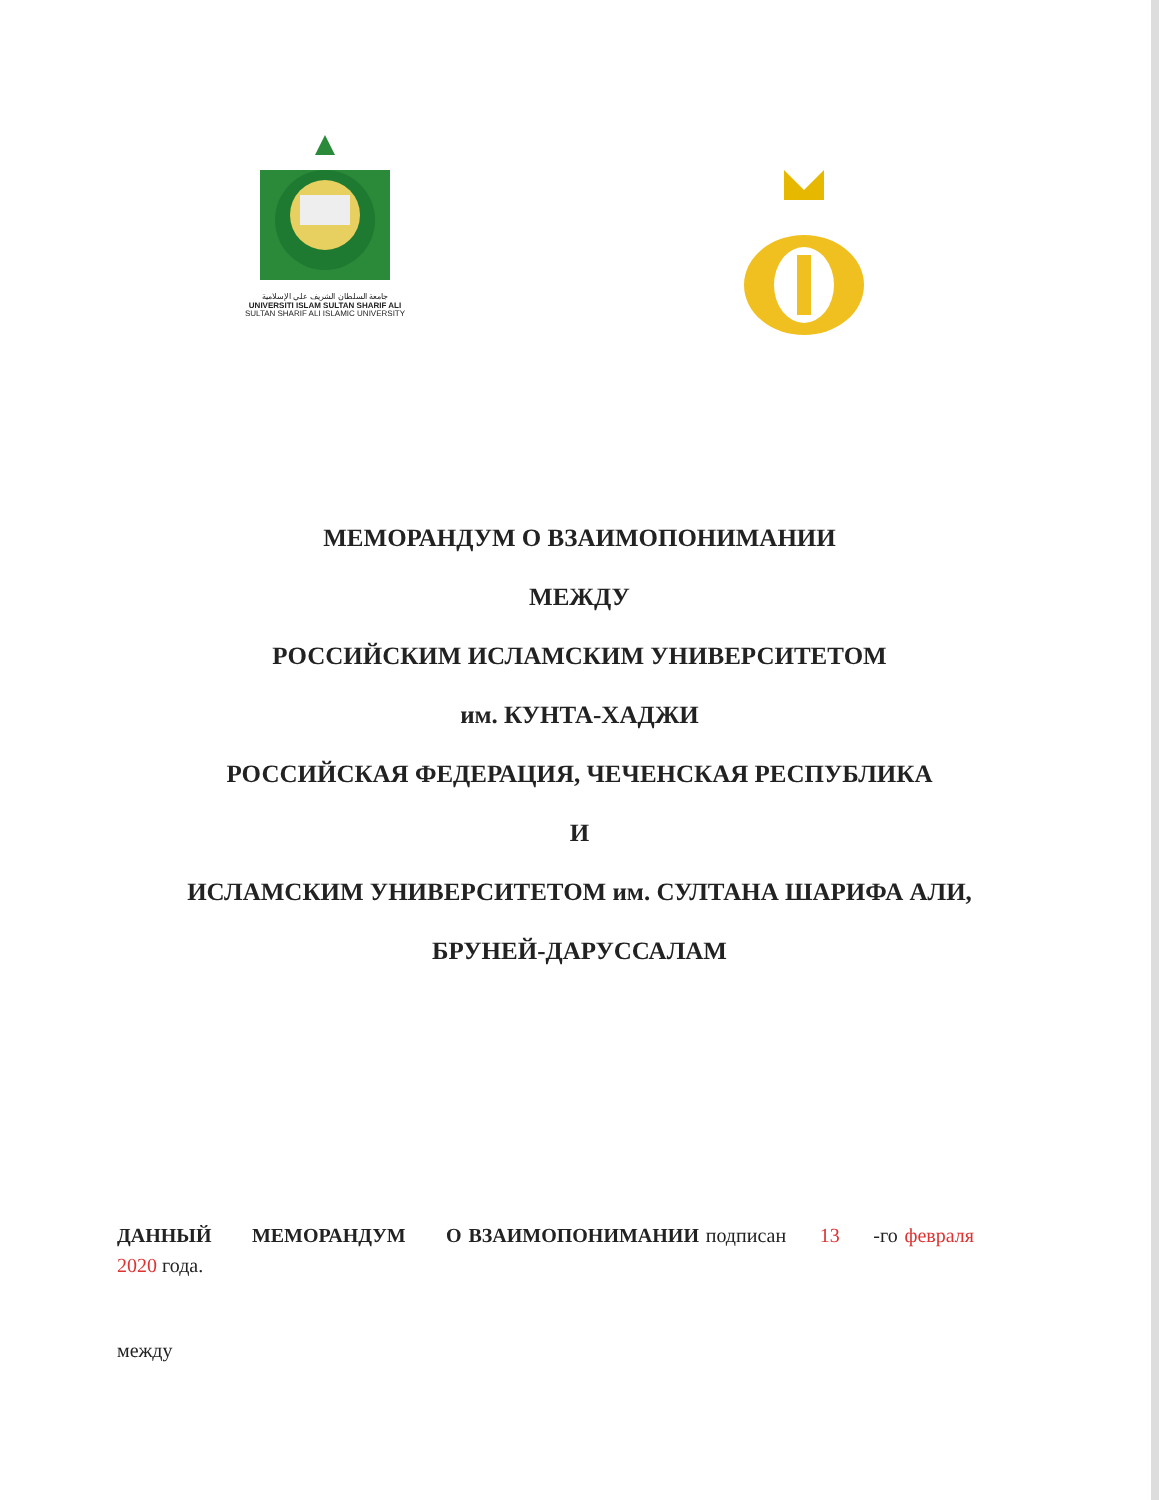جامعة السلطان الشريف علي الإسلامية
UNIVERSITI ISLAM SULTAN SHARIF ALI
SULTAN SHARIF ALI ISLAMIC UNIVERSITY
МЕМОРАНДУМ О ВЗАИМОПОНИМАНИИ
МЕЖДУ
РОССИЙСКИМ ИСЛАМСКИМ УНИВЕРСИТЕТОМ
им. КУНТА-ХАДЖИ
РОССИЙСКАЯ ФЕДЕРАЦИЯ, ЧЕЧЕНСКАЯ РЕСПУБЛИКА
И
ИСЛАМСКИМ УНИВЕРСИТЕТОМ им. СУЛТАНА ШАРИФА АЛИ,
БРУНЕЙ-ДАРУССАЛАМ
ДАННЫЙ МЕМОРАНДУМ О ВЗАИМОПОНИМАНИИ подписан 13 -го февраля 2020 года.
между